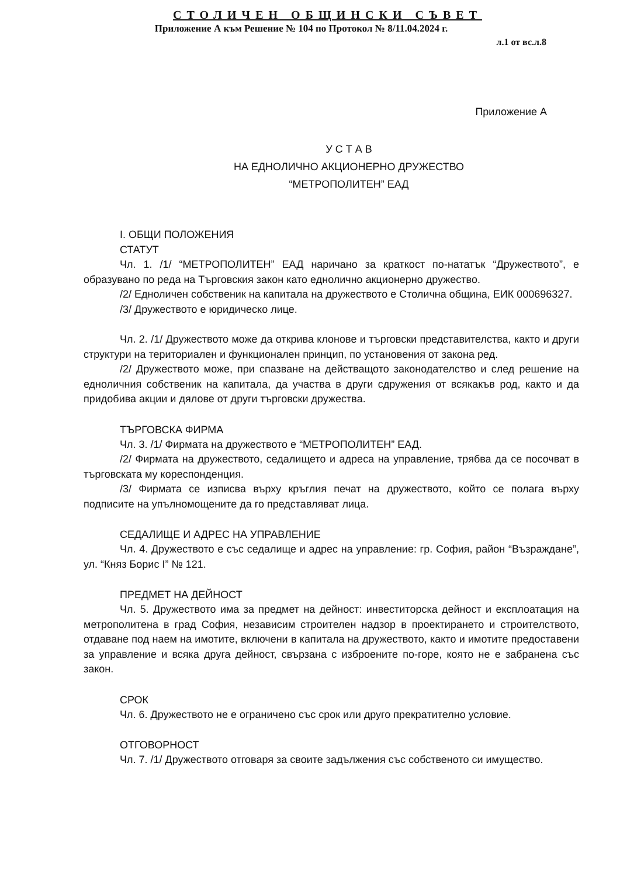СТОЛИЧЕН ОБЩИНСКИ СЪВЕТ
Приложение А към Решение № 104 по Протокол № 8/11.04.2024 г.
л.1 от вс.л.8
Приложение А
У С Т А В
НА ЕДНОЛИЧНО АКЦИОНЕРНО ДРУЖЕСТВО
“МЕТРОПОЛИТЕН” ЕАД
I. ОБЩИ ПОЛОЖЕНИЯ
СТАТУТ
Чл. 1. /1/ “МЕТРОПОЛИТЕН” ЕАД наричано за краткост по-нататък “Дружеството”, е образувано по реда на Търговския закон като еднолично акционерно дружество.
/2/ Едноличен собственик на капитала на дружеството е Столична община, ЕИК 000696327.
/3/ Дружеството е юридическо лице.
Чл. 2. /1/ Дружеството може да открива клонове и търговски представителства, както и други структури на териториален и функционален принцип, по установения от закона ред.
/2/ Дружеството може, при спазване на действащото законодателство и след решение на едноличния собственик на капитала, да участва в други сдружения от всякакъв род, както и да придобива акции и дялове от други търговски дружества.
ТЪРГОВСКА ФИРМА
Чл. 3. /1/ Фирмата на дружеството е “МЕТРОПОЛИТЕН” ЕАД.
/2/ Фирмата на дружеството, седалището и адреса на управление, трябва да се посочват в търговската му кореспонденция.
/3/ Фирмата се изписва върху кръглия печат на дружеството, който се полага върху подписите на упълномощените да го представляват лица.
СЕДАЛИЩЕ И АДРЕС НА УПРАВЛЕНИЕ
Чл. 4. Дружеството е със седалище и адрес на управление: гр. София, район “Възраждане”, ул. “Княз Борис I” № 121.
ПРЕДМЕТ НА ДЕЙНОСТ
Чл. 5. Дружеството има за предмет на дейност: инвеститорска дейност и експлоатация на метрополитена в град София, независим строителен надзор в проектирането и строителството, отдаване под наем на имотите, включени в капитала на дружеството, както и имотите предоставени за управление и всяка друга дейност, свързана с изброените по-горе, която не е забранена със закон.
СРОК
Чл. 6. Дружеството не е ограничено със срок или друго прекратително условие.
ОТГОВОРНОСТ
Чл. 7. /1/ Дружеството отговаря за своите задължения със собственото си имущество.